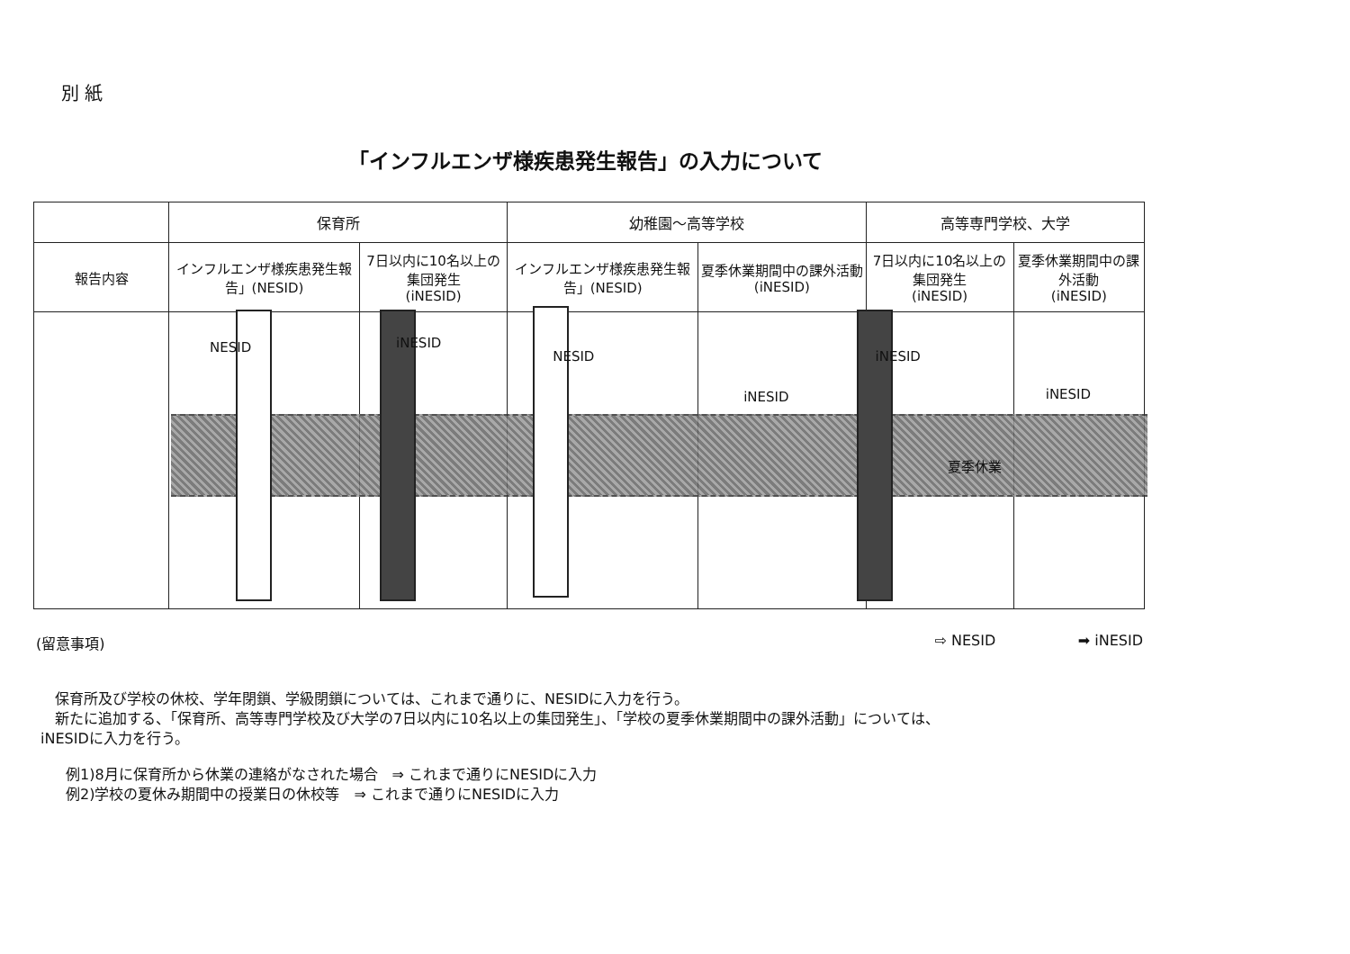別 紙
「インフルエンザ様疾患発生報告」の入力について
| | 保育所 | | 幼稚園～高等学校 | | 高等専門学校、大学 | |
| 報告内容 | インフルエンザ様疾患発生報告」(NESID) | 7日以内に10名以上の集団発生 (iNESID) | インフルエンザ様疾患発生報告」(NESID) | 夏季休業期間中の課外活動(iNESID) | 7日以内に10名以上の集団発生 (iNESID) | 夏季休業期間中の課外活動 (iNESID) |
| | NESID | iNESID | NESID | iNESID | iNESID 夏季休業 | iNESID |
(留意事項) ⇨ NESID ➡ iNESID
　保育所及び学校の休校、学年閉鎖、学級閉鎖については、これまで通りに、NESIDに入力を行う。
　新たに追加する、「保育所、高等専門学校及び大学の7日以内に10名以上の集団発生」、「学校の夏季休業期間中の課外活動」については、
iNESIDに入力を行う。
例1)8月に保育所から休業の連絡がなされた場合　⇒ これまで通りにNESIDに入力
例2)学校の夏休み期間中の授業日の休校等　⇒ これまで通りにNESIDに入力